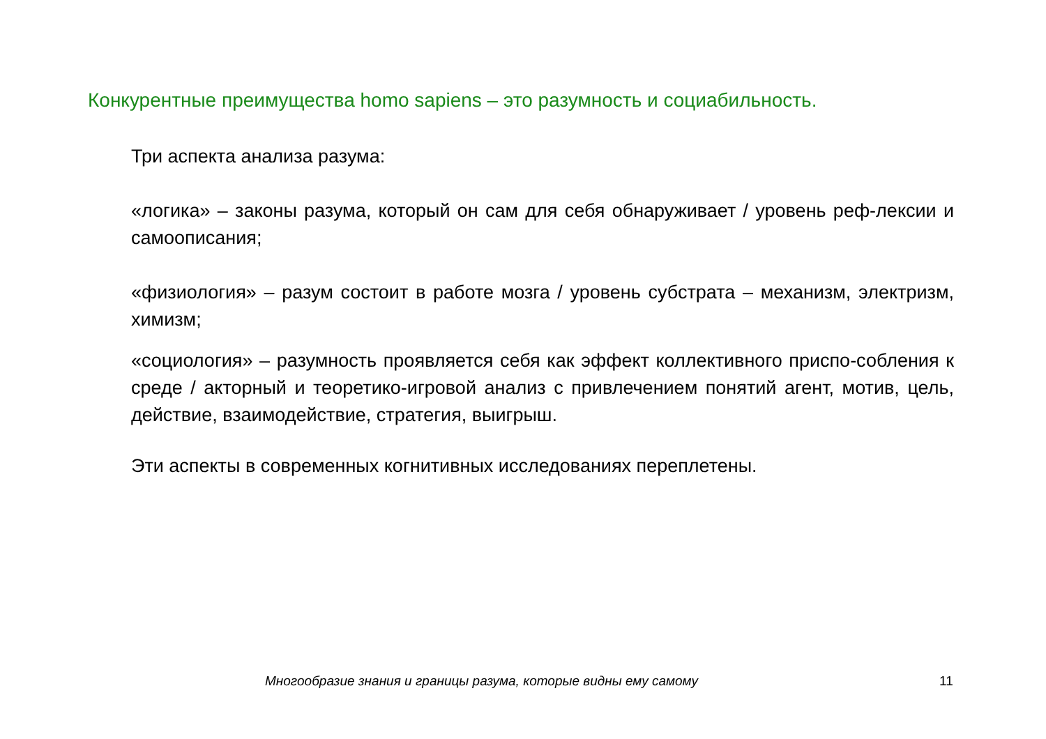Конкурентные преимущества homo sapiens – это разумность и социабильность.
Три аспекта анализа разума:
«логика» – законы разума, который он сам для себя обнаруживает / уровень реф-лексии и самоописания;
«физиология» – разум состоит в работе мозга / уровень субстрата – механизм, электризм, химизм;
«социология» – разумность проявляется себя как эффект коллективного приспо-собления к среде / акторный и теоретико-игровой анализ с привлечением понятий агент, мотив, цель, действие, взаимодействие, стратегия, выигрыш.
Эти аспекты в современных когнитивных исследованиях переплетены.
Многообразие знания и границы разума, которые видны ему самому
11